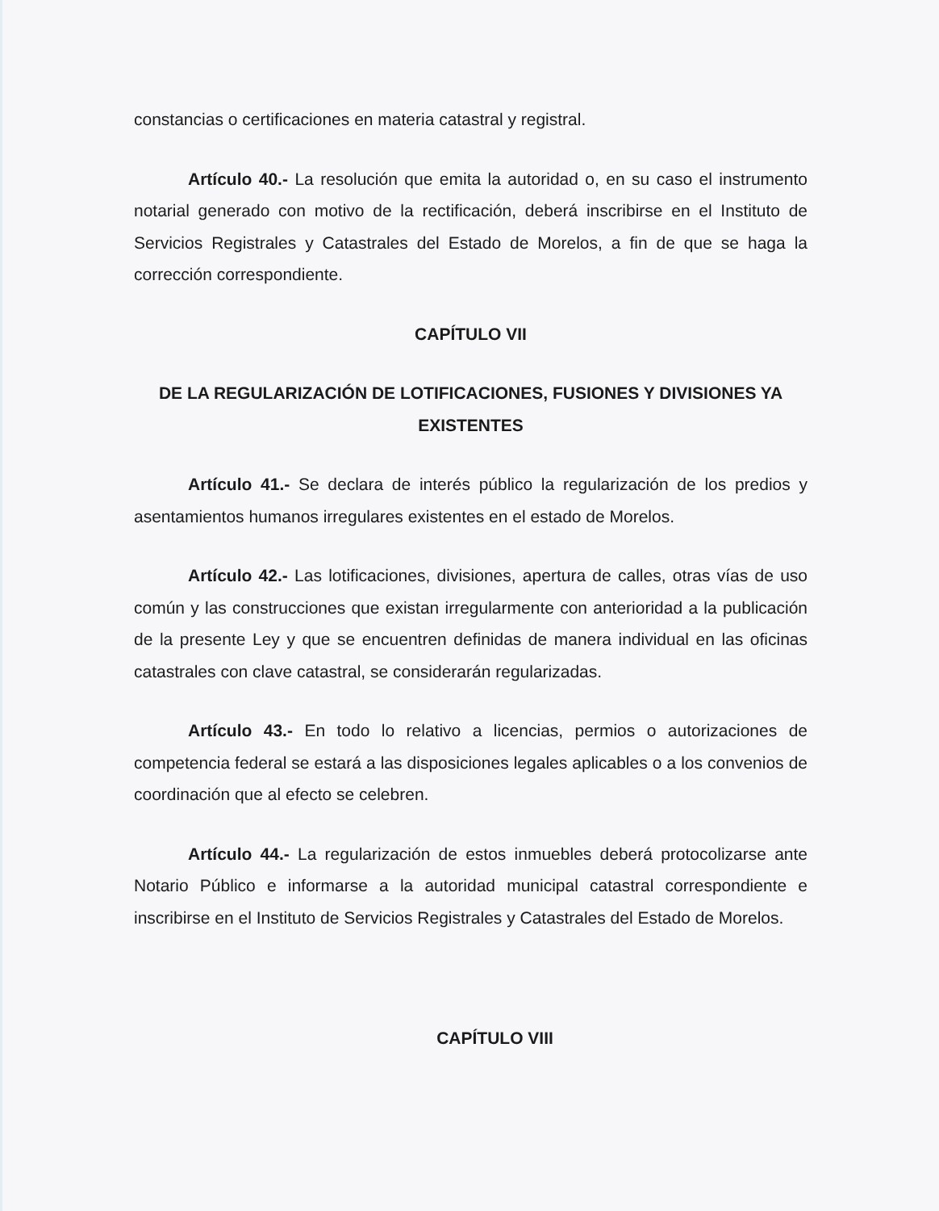constancias o certificaciones en materia catastral y registral.
Artículo 40.- La resolución que emita la autoridad o, en su caso el instrumento notarial generado con motivo de la rectificación, deberá inscribirse en el Instituto de Servicios Registrales y Catastrales del Estado de Morelos, a fin de que se haga la corrección correspondiente.
CAPÍTULO VII
DE LA REGULARIZACIÓN DE LOTIFICACIONES, FUSIONES Y DIVISIONES YA EXISTENTES
Artículo 41.- Se declara de interés público la regularización de los predios y asentamientos humanos irregulares existentes en el estado de Morelos.
Artículo 42.- Las lotificaciones, divisiones, apertura de calles, otras vías de uso común y las construcciones que existan irregularmente con anterioridad a la publicación de la presente Ley y que se encuentren definidas de manera individual en las oficinas catastrales con clave catastral, se considerarán regularizadas.
Artículo 43.- En todo lo relativo a licencias, permios o autorizaciones de competencia federal se estará a las disposiciones legales aplicables o a los convenios de coordinación que al efecto se celebren.
Artículo 44.- La regularización de estos inmuebles deberá protocolizarse ante Notario Público e informarse a la autoridad municipal catastral correspondiente e inscribirse en el Instituto de Servicios Registrales y Catastrales del Estado de Morelos.
CAPÍTULO VIII